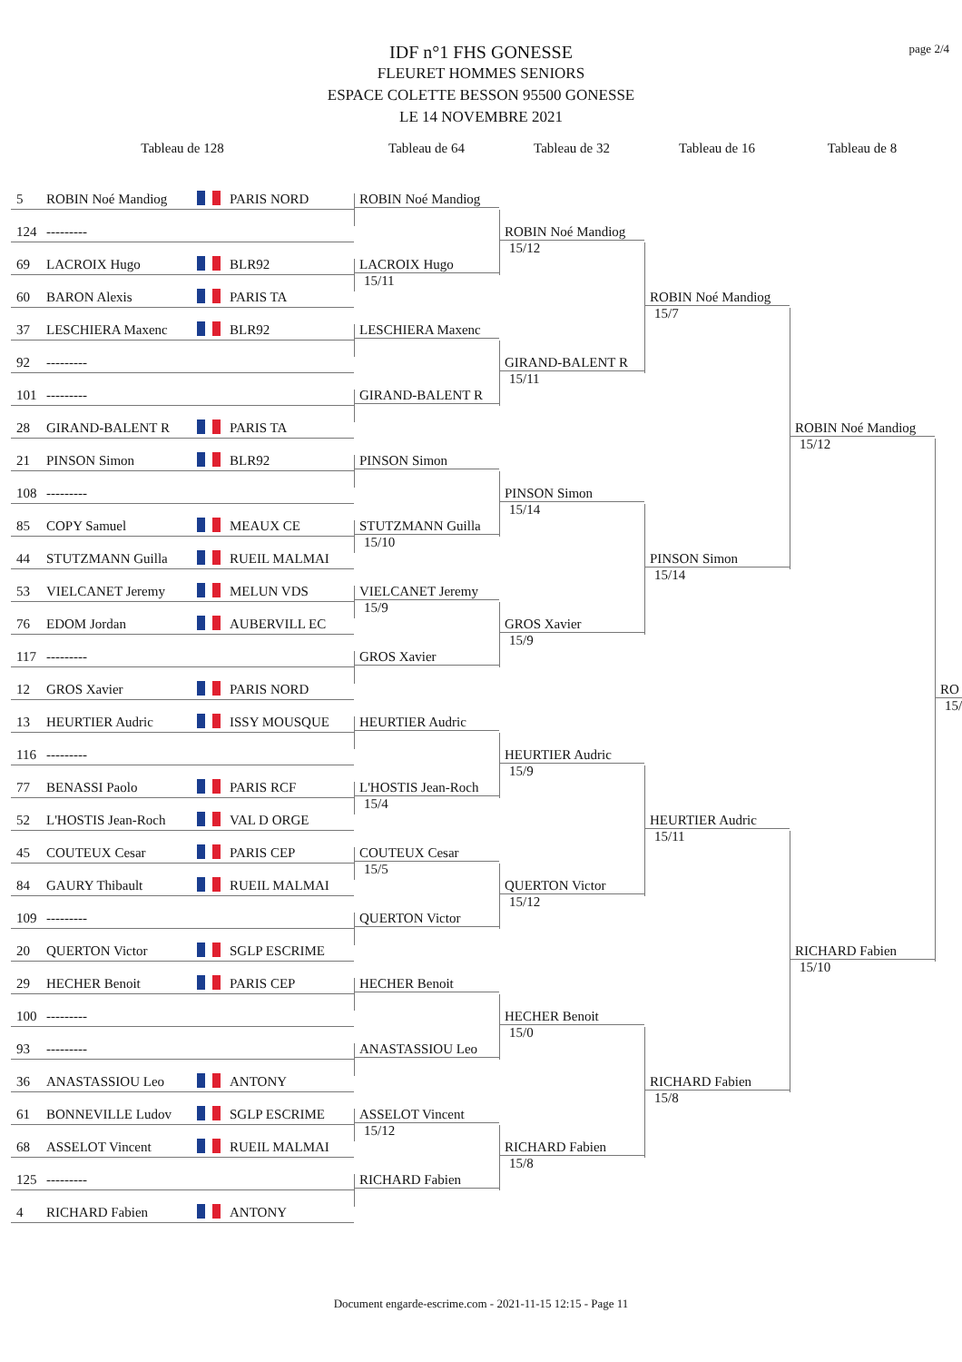page 2/4
IDF n°1 FHS GONESSE
FLEURET HOMMES SENIORS
ESPACE COLETTE BESSON 95500 GONESSE
LE 14 NOVEMBRE 2021
Tableau de 128
Tableau de 64
Tableau de 32
Tableau de 16
Tableau de 8
5 ROBIN Noé Mandiog PARIS NORD
124 ---------
69 LACROIX Hugo BLR92
60 BARON Alexis PARIS TA
37 LESCHIERA Maxenc BLR92
92 ---------
101 ---------
28 GIRAND-BALENT R PARIS TA
21 PINSON Simon BLR92
108 ---------
85 COPY Samuel MEAUX CE
44 STUTZMANN Guilla RUEIL MALMAI
53 VIELCANET Jeremy MELUN VDS
76 EDOM Jordan AUBERVILL EC
117 ---------
12 GROS Xavier PARIS NORD
13 HEURTIER Audric ISSY MOUSQUE
116 ---------
77 BENASSI Paolo PARIS RCF
52 L'HOSTIS Jean-Roch VAL D ORGE
45 COUTEUX Cesar PARIS CEP
84 GAURY Thibault RUEIL MALMAI
109 ---------
20 QUERTON Victor SGLP ESCRIME
29 HECHER Benoit PARIS CEP
100 ---------
93 ---------
36 ANASTASSIOU Leo ANTONY
61 BONNEVILLE Ludov SGLP ESCRIME
68 ASSELOT Vincent RUEIL MALMAI
125 ---------
4 RICHARD Fabien ANTONY
ROBIN Noé Mandiog
LACROIX Hugo
15/11
LESCHIERA Maxenc
GIRAND-BALENT R
PINSON Simon
STUTZMANN Guilla
15/10
VIELCANET Jeremy
15/9
GROS Xavier
HEURTIER Audric
L'HOSTIS Jean-Roch
15/4
COUTEUX Cesar
15/5
QUERTON Victor
HECHER Benoit
ANASTASSIOU Leo
ASSELOT Vincent
15/12
RICHARD Fabien
ROBIN Noé Mandiog
15/12
GIRAND-BALENT R
15/11
PINSON Simon
15/14
GROS Xavier
15/9
HEURTIER Audric
15/9
QUERTON Victor
15/12
HECHER Benoit
15/0
RICHARD Fabien
15/8
ROBIN Noé Mandiog
15/7
PINSON Simon
15/14
HEURTIER Audric
15/11
RICHARD Fabien
15/8
ROBIN Noé Mandiog
15/12
RICHARD Fabien
15/10
RO
15/
Document engarde-escrime.com - 2021-11-15 12:15 - Page 11